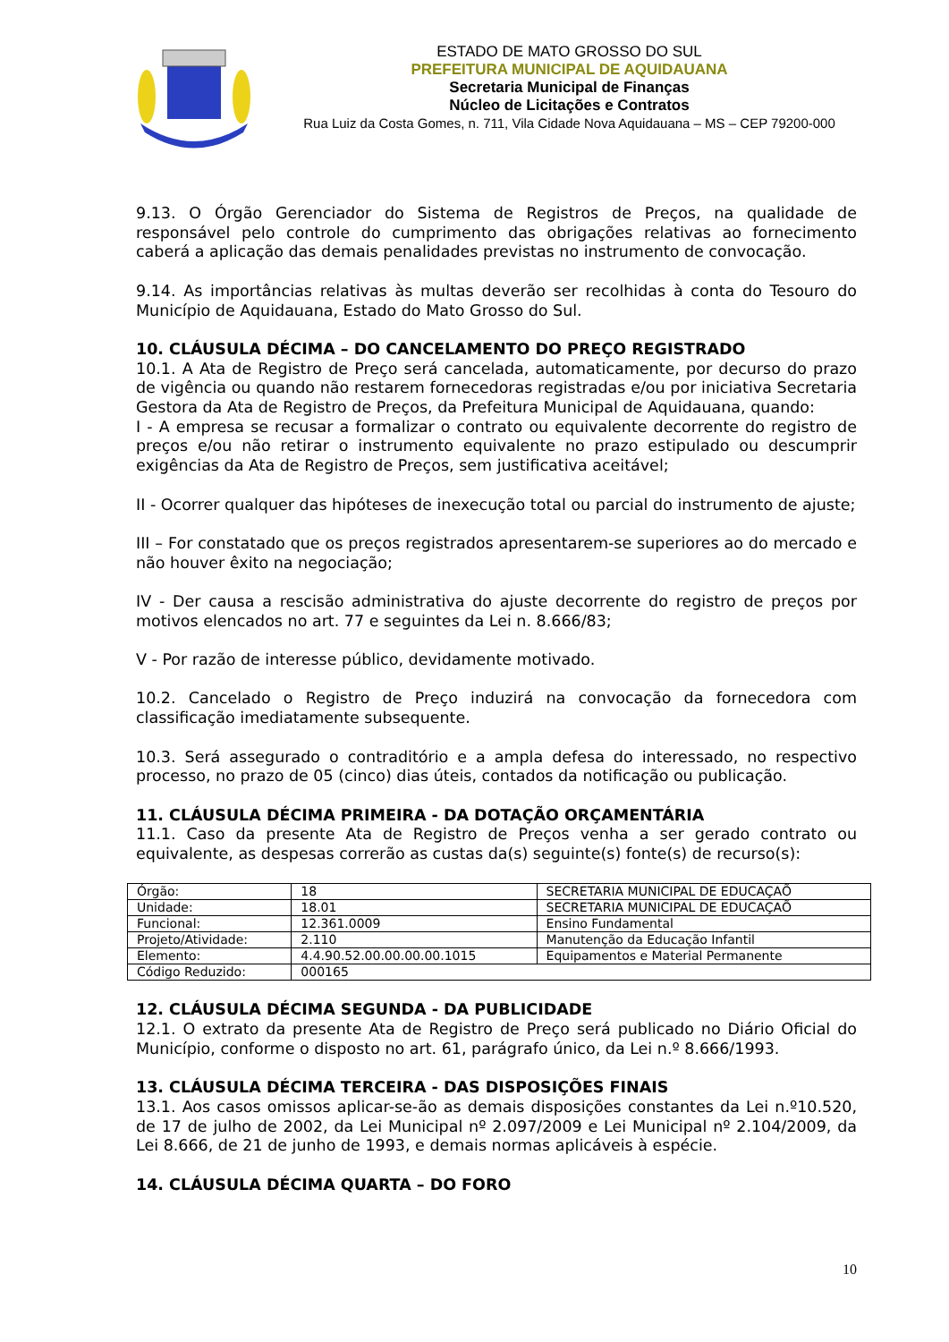ESTADO DE MATO GROSSO DO SUL
PREFEITURA MUNICIPAL DE AQUIDAUANA
Secretaria Municipal de Finanças
Núcleo de Licitações e Contratos
Rua Luiz da Costa Gomes, n. 711, Vila Cidade Nova Aquidauana – MS – CEP 79200-000
9.13. O Órgão Gerenciador do Sistema de Registros de Preços, na qualidade de responsável pelo controle do cumprimento das obrigações relativas ao fornecimento caberá a aplicação das demais penalidades previstas no instrumento de convocação.
9.14. As importâncias relativas às multas deverão ser recolhidas à conta do Tesouro do Município de Aquidauana, Estado do Mato Grosso do Sul.
10. CLÁUSULA DÉCIMA – DO CANCELAMENTO DO PREÇO REGISTRADO
10.1. A Ata de Registro de Preço será cancelada, automaticamente, por decurso do prazo de vigência ou quando não restarem fornecedoras registradas e/ou por iniciativa Secretaria Gestora da Ata de Registro de Preços, da Prefeitura Municipal de Aquidauana, quando:
I - A empresa se recusar a formalizar o contrato ou equivalente decorrente do registro de preços e/ou não retirar o instrumento equivalente no prazo estipulado ou descumprir exigências da Ata de Registro de Preços, sem justificativa aceitável;
II - Ocorrer qualquer das hipóteses de inexecução total ou parcial do instrumento de ajuste;
III – For constatado que os preços registrados apresentarem-se superiores ao do mercado e não houver êxito na negociação;
IV - Der causa a rescisão administrativa do ajuste decorrente do registro de preços por motivos elencados no art. 77 e seguintes da Lei n. 8.666/83;
V - Por razão de interesse público, devidamente motivado.
10.2. Cancelado o Registro de Preço induzirá na convocação da fornecedora com classificação imediatamente subsequente.
10.3. Será assegurado o contraditório e a ampla defesa do interessado, no respectivo processo, no prazo de 05 (cinco) dias úteis, contados da notificação ou publicação.
11. CLÁUSULA DÉCIMA PRIMEIRA - DA DOTAÇÃO ORÇAMENTÁRIA
11.1. Caso da presente Ata de Registro de Preços venha a ser gerado contrato ou equivalente, as despesas correrão as custas da(s) seguinte(s) fonte(s) de recurso(s):
| Órgão: | 18 | SECRETARIA MUNICIPAL DE EDUCAÇAÕ |
| Unidade: | 18.01 | SECRETARIA MUNICIPAL DE EDUCAÇAÕ |
| Funcional: | 12.361.0009 | Ensino Fundamental |
| Projeto/Atividade: | 2.110 | Manutenção da Educação Infantil |
| Elemento: | 4.4.90.52.00.00.00.00.1015 | Equipamentos e Material Permanente |
| Código Reduzido: | 000165 | |
12. CLÁUSULA DÉCIMA SEGUNDA - DA PUBLICIDADE
12.1. O extrato da presente Ata de Registro de Preço será publicado no Diário Oficial do Município, conforme o disposto no art. 61, parágrafo único, da Lei n.º 8.666/1993.
13. CLÁUSULA DÉCIMA TERCEIRA - DAS DISPOSIÇÕES FINAIS
13.1. Aos casos omissos aplicar-se-ão as demais disposições constantes da Lei n.º10.520, de 17 de julho de 2002, da Lei Municipal nº 2.097/2009 e Lei Municipal nº 2.104/2009, da Lei 8.666, de 21 de junho de 1993, e demais normas aplicáveis à espécie.
14. CLÁUSULA DÉCIMA QUARTA – DO FORO
10